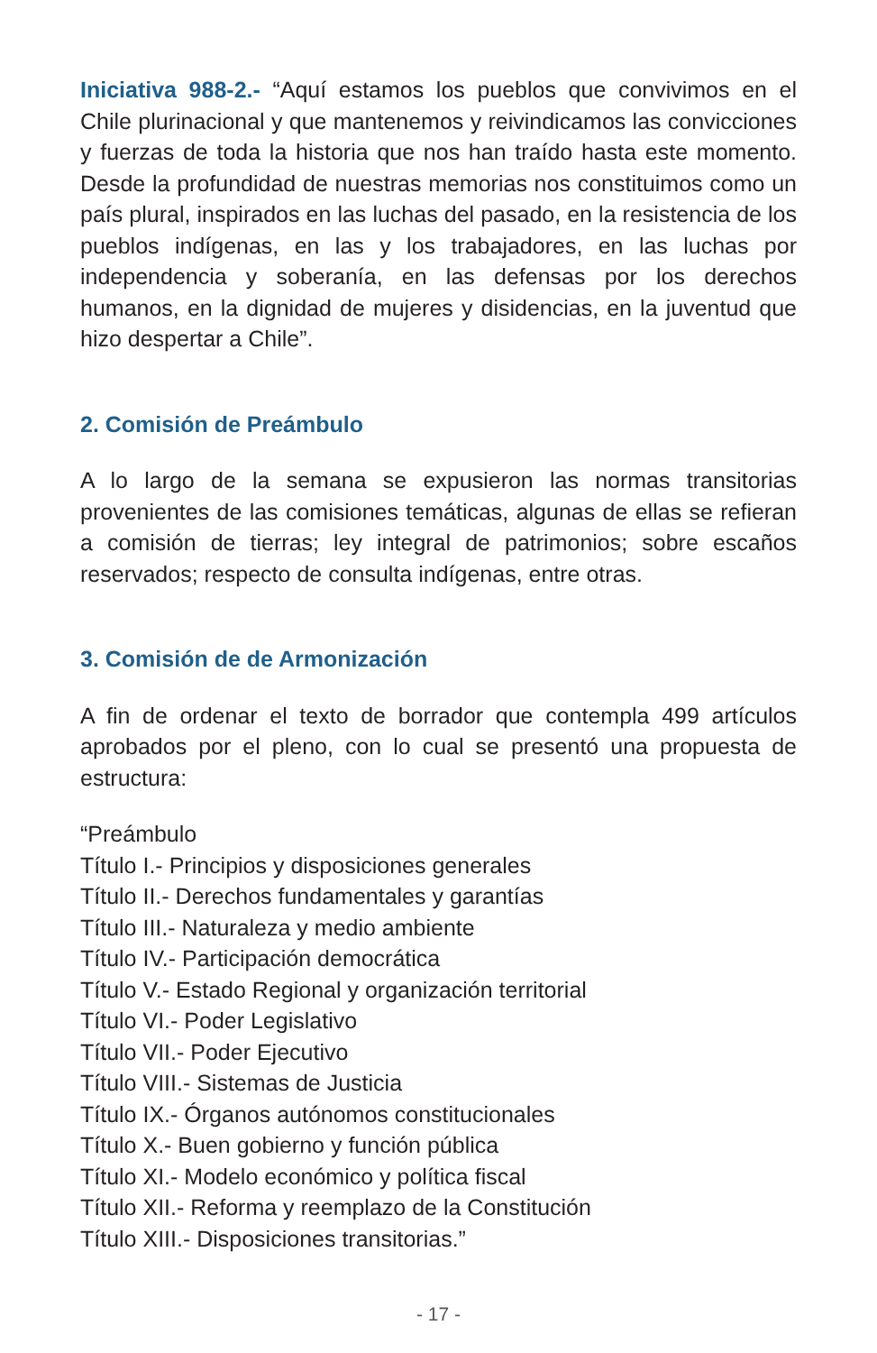Iniciativa 988-2.- “Aquí estamos los pueblos que convivimos en el Chile plurinacional y que mantenemos y reivindicamos las convicciones y fuerzas de toda la historia que nos han traído hasta este momento. Desde la profundidad de nuestras memorias nos constituimos como un país plural, inspirados en las luchas del pasado, en la resistencia de los pueblos indígenas, en las y los trabajadores, en las luchas por independencia y soberanía, en las defensas por los derechos humanos, en la dignidad de mujeres y disidencias, en la juventud que hizo despertar a Chile”.
2. Comisión de Preámbulo
A lo largo de la semana se expusieron las normas transitorias provenientes de las comisiones temáticas, algunas de ellas se refieran a comisión de tierras; ley integral de patrimonios; sobre escaños reservados; respecto de consulta indígenas, entre otras.
3. Comisión de de Armonización
A fin de ordenar el texto de borrador que contempla 499 artículos aprobados por el pleno, con lo cual se presentó una propuesta de estructura:
“Preámbulo
Título I.- Principios y disposiciones generales
Título II.- Derechos fundamentales y garantías
Título III.- Naturaleza y medio ambiente
Título IV.- Participación democrática
Título V.- Estado Regional y organización territorial
Título VI.- Poder Legislativo
Título VII.- Poder Ejecutivo
Título VIII.- Sistemas de Justicia
Título IX.- Órganos autónomos constitucionales
Título X.- Buen gobierno y función pública
Título XI.- Modelo económico y política fiscal
Título XII.- Reforma y reemplazo de la Constitución
Título XIII.- Disposiciones transitorias.”
- 17 -